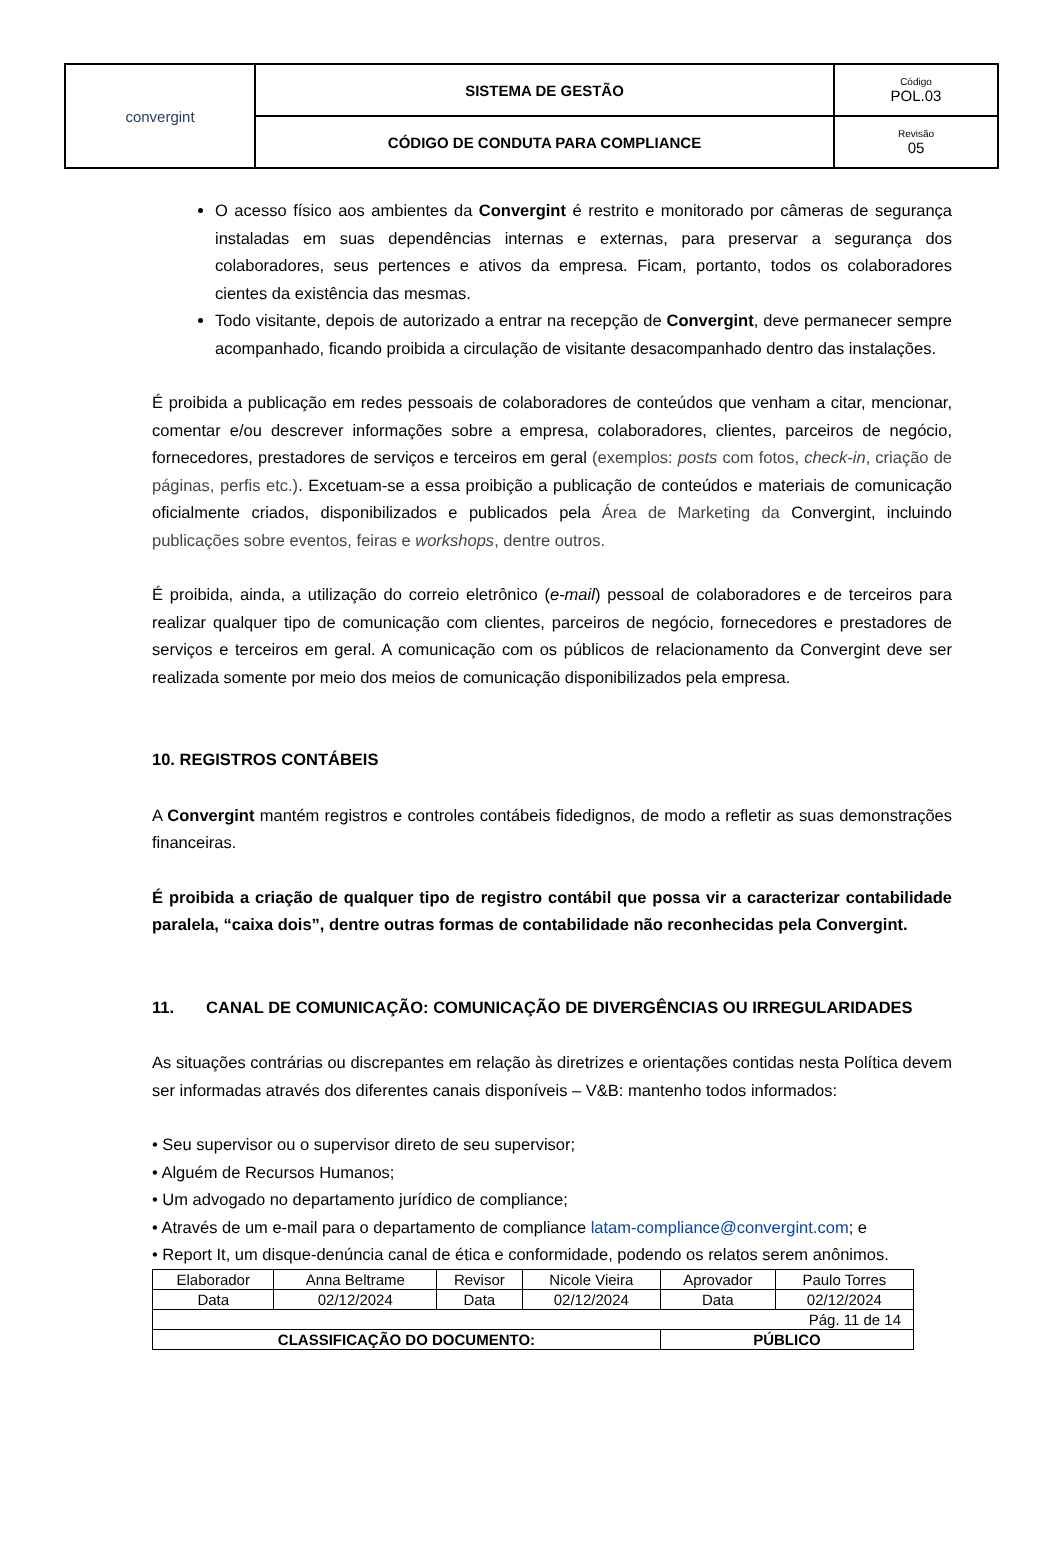| convergint | SISTEMA DE GESTÃO | Código POL.03 |
| | CÓDIGO DE CONDUTA PARA COMPLIANCE | Revisão 05 |
O acesso físico aos ambientes da Convergint é restrito e monitorado por câmeras de segurança instaladas em suas dependências internas e externas, para preservar a segurança dos colaboradores, seus pertences e ativos da empresa. Ficam, portanto, todos os colaboradores cientes da existência das mesmas.
Todo visitante, depois de autorizado a entrar na recepção de Convergint, deve permanecer sempre acompanhado, ficando proibida a circulação de visitante desacompanhado dentro das instalações.
É proibida a publicação em redes pessoais de colaboradores de conteúdos que venham a citar, mencionar, comentar e/ou descrever informações sobre a empresa, colaboradores, clientes, parceiros de negócio, fornecedores, prestadores de serviços e terceiros em geral (exemplos: posts com fotos, check-in, criação de páginas, perfis etc.). Excetuam-se a essa proibição a publicação de conteúdos e materiais de comunicação oficialmente criados, disponibilizados e publicados pela Área de Marketing da Convergint, incluindo publicações sobre eventos, feiras e workshops, dentre outros.
É proibida, ainda, a utilização do correio eletrônico (e-mail) pessoal de colaboradores e de terceiros para realizar qualquer tipo de comunicação com clientes, parceiros de negócio, fornecedores e prestadores de serviços e terceiros em geral. A comunicação com os públicos de relacionamento da Convergint deve ser realizada somente por meio dos meios de comunicação disponibilizados pela empresa.
10. REGISTROS CONTÁBEIS
A Convergint mantém registros e controles contábeis fidedignos, de modo a refletir as suas demonstrações financeiras.
É proibida a criação de qualquer tipo de registro contábil que possa vir a caracterizar contabilidade paralela, “caixa dois”, dentre outras formas de contabilidade não reconhecidas pela Convergint.
11. CANAL DE COMUNICAÇÃO: COMUNICAÇÃO DE DIVERGÊNCIAS OU IRREGULARIDADES
As situações contrárias ou discrepantes em relação às diretrizes e orientações contidas nesta Política devem ser informadas através dos diferentes canais disponíveis – V&B: mantenho todos informados:
• Seu supervisor ou o supervisor direto de seu supervisor;
• Alguém de Recursos Humanos;
• Um advogado no departamento jurídico de compliance;
• Através de um e-mail para o departamento de compliance latam-compliance@convergint.com; e
• Report It, um disque-denúncia canal de ética e conformidade, podendo os relatos serem anônimos.
| Elaborador | Anna Beltrame | Revisor | Nicole Vieira | Aprovador | Paulo Torres |
| Data | 02/12/2024 | Data | 02/12/2024 | Data | 02/12/2024 |
| Pág. 11 de 14 | | | | | |
| CLASSIFICAÇÃO DO DOCUMENTO: | | | | PÚBLICO | |